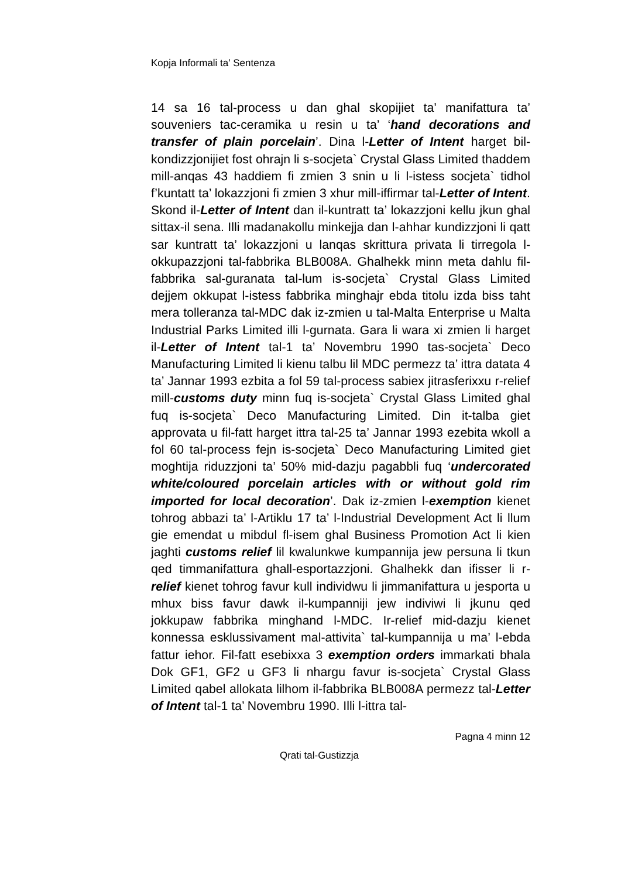Kopja Informali ta' Sentenza
14 sa 16 tal-process u dan ghal skopijiet ta’ manifattura ta’ souveniers tac-ceramika u resin u ta’ ‘hand decorations and transfer of plain porcelain’. Dina l-Letter of Intent harget bil-kondizzjonijiet fost ohrajn li s-socjeta` Crystal Glass Limited thaddem mill-anqas 43 haddiem fi zmien 3 snin u li l-istess socjeta` tidhol f’kuntatt ta’ lokazzjoni fi zmien 3 xhur mill-iffirmar tal-Letter of Intent. Skond il-Letter of Intent dan il-kuntratt ta’ lokazzjoni kellu jkun ghal sittax-il sena. Illi madanakollu minkejja dan l-ahhar kundizzjoni li qatt sar kuntratt ta’ lokazzjoni u lanqas skrittura privata li tirregola l-okkupazzjoni tal-fabbrika BLB008A. Ghalhekk minn meta dahlu fil-fabbrika sal-guranata tal-lum is-socjeta` Crystal Glass Limited dejjem okkupat l-istess fabbrika minghajr ebda titolu izda biss taht mera tolleranza tal-MDC dak iz-zmien u tal-Malta Enterprise u Malta Industrial Parks Limited illi l-gurnata. Gara li wara xi zmien li harget il-Letter of Intent tal-1 ta’ Novembru 1990 tas-socjeta` Deco Manufacturing Limited li kienu talbu lil MDC permezz ta’ ittra datata 4 ta’ Jannar 1993 ezbita a fol 59 tal-process sabiex jitrasferixxu r-relief mill-customs duty minn fuq is-socjeta` Crystal Glass Limited ghal fuq is-socjeta` Deco Manufacturing Limited. Din it-talba giet approvata u fil-fatt harget ittra tal-25 ta’ Jannar 1993 ezebita wkoll a fol 60 tal-process fejn is-socjeta` Deco Manufacturing Limited giet moghtija riduzzjoni ta’ 50% mid-dazju pagabbli fuq ‘undercorated white/coloured porcelain articles with or without gold rim imported for local decoration’. Dak iz-zmien l-exemption kienet tohrog abbazi ta’ l-Artiklu 17 ta’ l-Industrial Development Act li llum gie emendat u mibdul fl-isem ghal Business Promotion Act li kien jaghti customs relief lil kwalunkwe kumpannija jew persuna li tkun qed timmanifattura ghall-esportazzjoni. Ghalhekk dan ifisser li r-relief kienet tohrog favur kull individwu li jimmanifattura u jesporta u mhux biss favur dawk il-kumpanniji jew indiviwi li jkunu qed jokkupaw fabbrika minghand l-MDC. Ir-relief mid-dazju kienet konnessa esklussivament mal-attivita` tal-kumpannija u ma’ l-ebda fattur iehor. Fil-fatt esebixxa 3 exemption orders immarkati bhala Dok GF1, GF2 u GF3 li nhargu favur is-socjeta` Crystal Glass Limited qabel allokata lilhom il-fabbrika BLB008A permezz tal-Letter of Intent tal-1 ta’ Novembru 1990. Illi l-ittra tal-
Pagna 4 minn 12
Qrati tal-Gustizzja